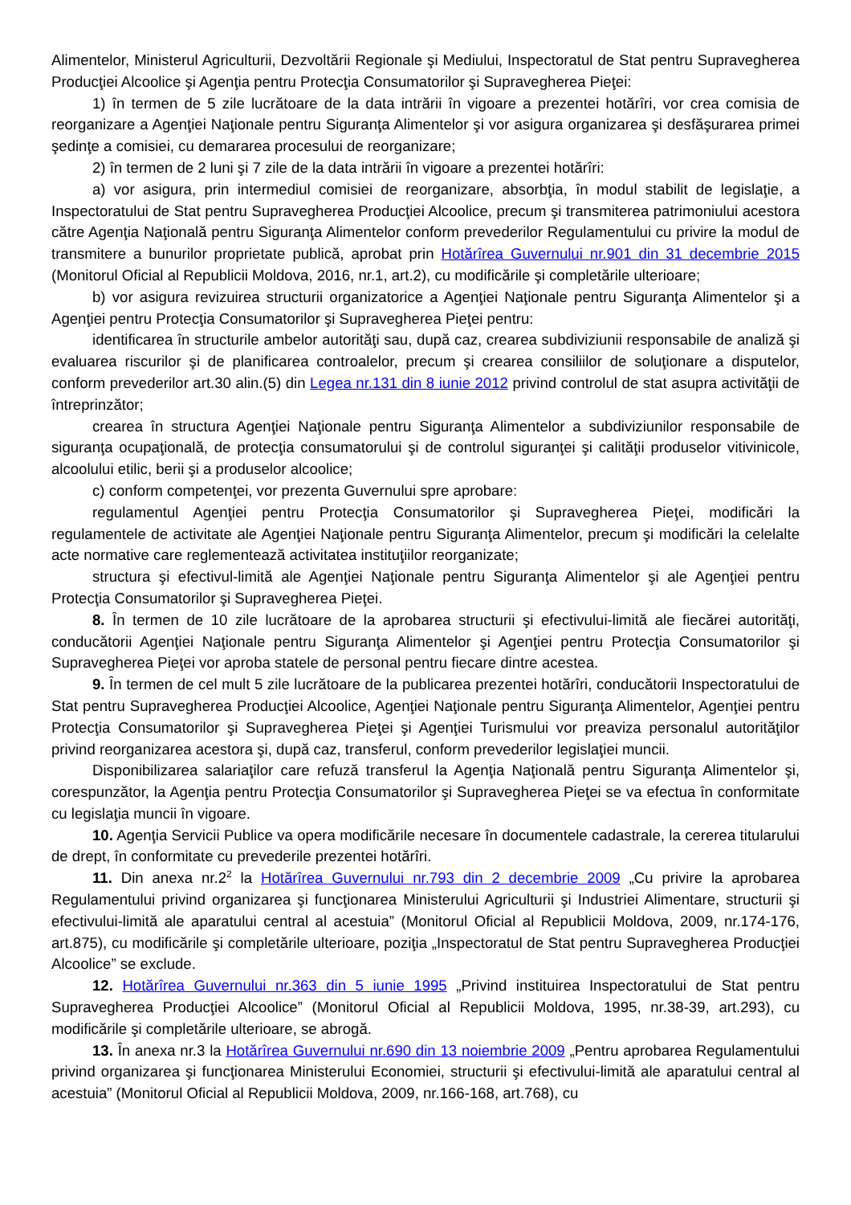Alimentelor, Ministerul Agriculturii, Dezvoltării Regionale şi Mediului, Inspectoratul de Stat pentru Supravegherea Producţiei Alcoolice şi Agenţia pentru Protecţia Consumatorilor şi Supravegherea Pieţei:
1) în termen de 5 zile lucrătoare de la data intrării în vigoare a prezentei hotărîri, vor crea comisia de reorganizare a Agenţiei Naţionale pentru Siguranţa Alimentelor şi vor asigura organizarea şi desfăşurarea primei şedinţe a comisiei, cu demararea procesului de reorganizare;
2) în termen de 2 luni şi 7 zile de la data intrării în vigoare a prezentei hotărîri:
a) vor asigura, prin intermediul comisiei de reorganizare, absorbţia, în modul stabilit de legislaţie, a Inspectoratului de Stat pentru Supravegherea Producţiei Alcoolice, precum şi transmiterea patrimoniului acestora către Agenţia Naţională pentru Siguranţa Alimentelor conform prevederilor Regulamentului cu privire la modul de transmitere a bunurilor proprietate publică, aprobat prin Hotărîrea Guvernului nr.901 din 31 decembrie 2015 (Monitorul Oficial al Republicii Moldova, 2016, nr.1, art.2), cu modificările şi completările ulterioare;
b) vor asigura revizuirea structurii organizatorice a Agenţiei Naţionale pentru Siguranţa Alimentelor şi a Agenţiei pentru Protecţia Consumatorilor şi Supravegherea Pieţei pentru:
identificarea în structurile ambelor autorităţi sau, după caz, crearea subdiviziunii responsabile de analiză şi evaluarea riscurilor şi de planificarea controalelor, precum şi crearea consiliilor de soluţionare a disputelor, conform prevederilor art.30 alin.(5) din Legea nr.131 din 8 iunie 2012 privind controlul de stat asupra activităţii de întreprinzător;
crearea în structura Agenţiei Naţionale pentru Siguranţa Alimentelor a subdiviziunilor responsabile de siguranţa ocupaţională, de protecţia consumatorului şi de controlul siguranţei şi calităţii produselor vitivinicole, alcoolului etilic, berii şi a produselor alcoolice;
c) conform competenţei, vor prezenta Guvernului spre aprobare:
regulamentul Agenţiei pentru Protecţia Consumatorilor şi Supravegherea Pieţei, modificări la regulamentele de activitate ale Agenţiei Naţionale pentru Siguranţa Alimentelor, precum şi modificări la celelalte acte normative care reglementează activitatea instituţiilor reorganizate;
structura şi efectivul-limită ale Agenţiei Naţionale pentru Siguranţa Alimentelor şi ale Agenţiei pentru Protecţia Consumatorilor şi Supravegherea Pieţei.
8. În termen de 10 zile lucrătoare de la aprobarea structurii şi efectivului-limită ale fiecărei autorităţi, conducătorii Agenţiei Naţionale pentru Siguranţa Alimentelor şi Agenţiei pentru Protecţia Consumatorilor şi Supravegherea Pieţei vor aproba statele de personal pentru fiecare dintre acestea.
9. În termen de cel mult 5 zile lucrătoare de la publicarea prezentei hotărîri, conducătorii Inspectoratului de Stat pentru Supravegherea Producţiei Alcoolice, Agenţiei Naţionale pentru Siguranţa Alimentelor, Agenţiei pentru Protecţia Consumatorilor şi Supravegherea Pieţei şi Agenţiei Turismului vor preaviza personalul autorităţilor privind reorganizarea acestora şi, după caz, transferul, conform prevederilor legislaţiei muncii.
Disponibilizarea salariaţilor care refuză transferul la Agenţia Naţională pentru Siguranţa Alimentelor şi, corespunzător, la Agenţia pentru Protecţia Consumatorilor şi Supravegherea Pieţei se va efectua în conformitate cu legislaţia muncii în vigoare.
10. Agenţia Servicii Publice va opera modificările necesare în documentele cadastrale, la cererea titularului de drept, în conformitate cu prevederile prezentei hotărîri.
11. Din anexa nr.2<sup>2</sup> la Hotărîrea Guvernului nr.793 din 2 decembrie 2009 „Cu privire la aprobarea Regulamentului privind organizarea şi funcţionarea Ministerului Agriculturii şi Industriei Alimentare, structurii şi efectivului-limită ale aparatului central al acestuia” (Monitorul Oficial al Republicii Moldova, 2009, nr.174-176, art.875), cu modificările şi completările ulterioare, poziţia „Inspectoratul de Stat pentru Supravegherea Producţiei Alcoolice” se exclude.
12. Hotărîrea Guvernului nr.363 din 5 iunie 1995 „Privind instituirea Inspectoratului de Stat pentru Supravegherea Producţiei Alcoolice” (Monitorul Oficial al Republicii Moldova, 1995, nr.38-39, art.293), cu modificările şi completările ulterioare, se abrogă.
13. În anexa nr.3 la Hotărîrea Guvernului nr.690 din 13 noiembrie 2009 „Pentru aprobarea Regulamentului privind organizarea şi funcţionarea Ministerului Economiei, structurii şi efectivului-limită ale aparatului central al acestuia” (Monitorul Oficial al Republicii Moldova, 2009, nr.166-168, art.768), cu